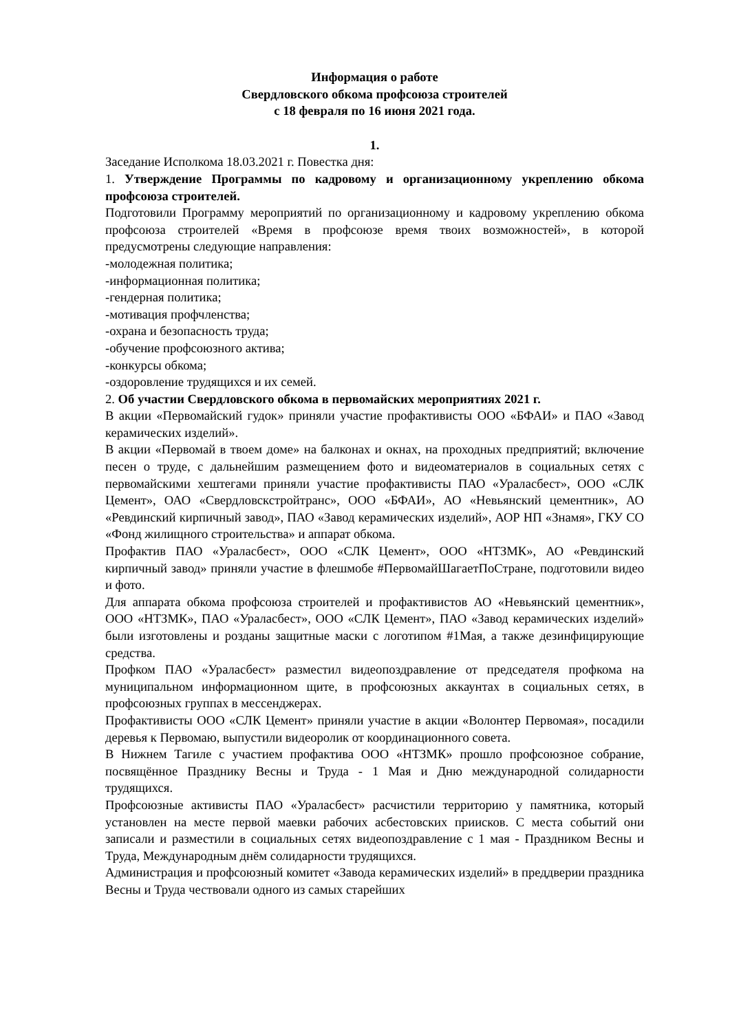Информация о работе
Свердловского обкома профсоюза строителей
с 18 февраля по 16 июня 2021 года.
1.
Заседание Исполкома 18.03.2021 г. Повестка дня:
1. Утверждение Программы по кадровому и организационному укреплению обкома профсоюза строителей.
Подготовили Программу мероприятий по организационному и кадровому укреплению обкома профсоюза строителей «Время в профсоюзе время твоих возможностей», в которой предусмотрены следующие направления:
-молодежная политика;
-информационная политика;
-гендерная политика;
-мотивация профчленства;
-охрана и безопасность труда;
-обучение профсоюзного актива;
-конкурсы обкома;
-оздоровление трудящихся и их семей.
2. Об участии Свердловского обкома в первомайских мероприятиях 2021 г.
В акции «Первомайский гудок» приняли участие профактивисты ООО «БФАИ» и ПАО «Завод керамических изделий».
В акции «Первомай в твоем доме» на балконах и окнах, на проходных предприятий; включение песен о труде, с дальнейшим размещением фото и видеоматериалов в социальных сетях с первомайскими хештегами приняли участие профактивисты ПАО «Ураласбест», ООО «СЛК Цемент», ОАО «Свердловскстройтранс», ООО «БФАИ», АО «Невьянский цементник», АО «Ревдинский кирпичный завод», ПАО «Завод керамических изделий», АОР НП «Знамя», ГКУ СО «Фонд жилищного строительства» и аппарат обкома.
Профактив ПАО «Ураласбест», ООО «СЛК Цемент», ООО «НТЗМК», АО «Ревдинский кирпичный завод» приняли участие в флешмобе #ПервомайШагаетПоСтране, подготовили видео и фото.
Для аппарата обкома профсоюза строителей и профактивистов АО «Невьянский цементник», ООО «НТЗМК», ПАО «Ураласбест», ООО «СЛК Цемент», ПАО «Завод керамических изделий» были изготовлены и розданы защитные маски с логотипом #1Мая, а также дезинфицирующие средства.
Профком ПАО «Ураласбест» разместил видеопоздравление от председателя профкома на муниципальном информационном щите, в профсоюзных аккаунтах в социальных сетях, в профсоюзных группах в мессенджерах.
Профактивисты ООО «СЛК Цемент» приняли участие в акции «Волонтер Первомая», посадили деревья к Первомаю, выпустили видеоролик от координационного совета.
В Нижнем Тагиле с участием профактива ООО «НТЗМК» прошло профсоюзное собрание, посвящённое Празднику Весны и Труда - 1 Мая и Дню международной солидарности трудящихся.
Профсоюзные активисты ПАО «Ураласбест» расчистили территорию у памятника, который установлен на месте первой маевки рабочих асбестовских приисков. С места событий они записали и разместили в социальных сетях видеопоздравление с 1 мая - Праздником Весны и Труда, Международным днём солидарности трудящихся.
Администрация и профсоюзный комитет «Завода керамических изделий» в преддверии праздника Весны и Труда чествовали одного из самых старейших